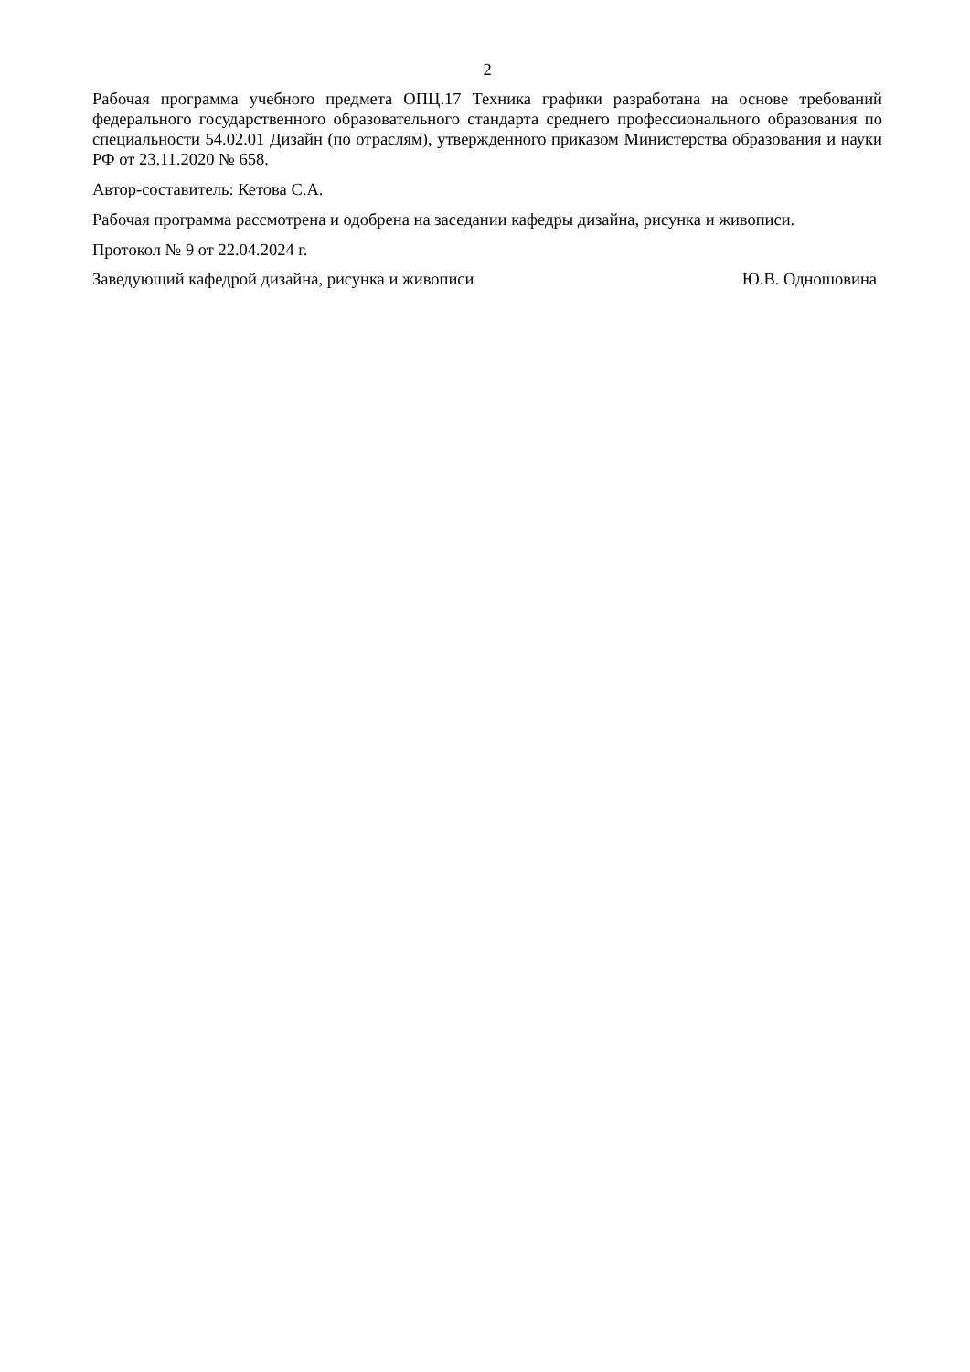2
Рабочая программа учебного предмета ОПЦ.17 Техника графики разработана на основе требований федерального государственного образовательного стандарта среднего профессионального образования по специальности 54.02.01 Дизайн (по отраслям), утвержденного приказом Министерства образования и науки РФ от 23.11.2020 № 658.
Автор-составитель: Кетова С.А.
Рабочая программа рассмотрена и одобрена на заседании кафедры дизайна, рисунка и живописи.
Протокол № 9 от 22.04.2024 г.
Заведующий кафедрой дизайна, рисунка и живописи Ю.В. Одношовина